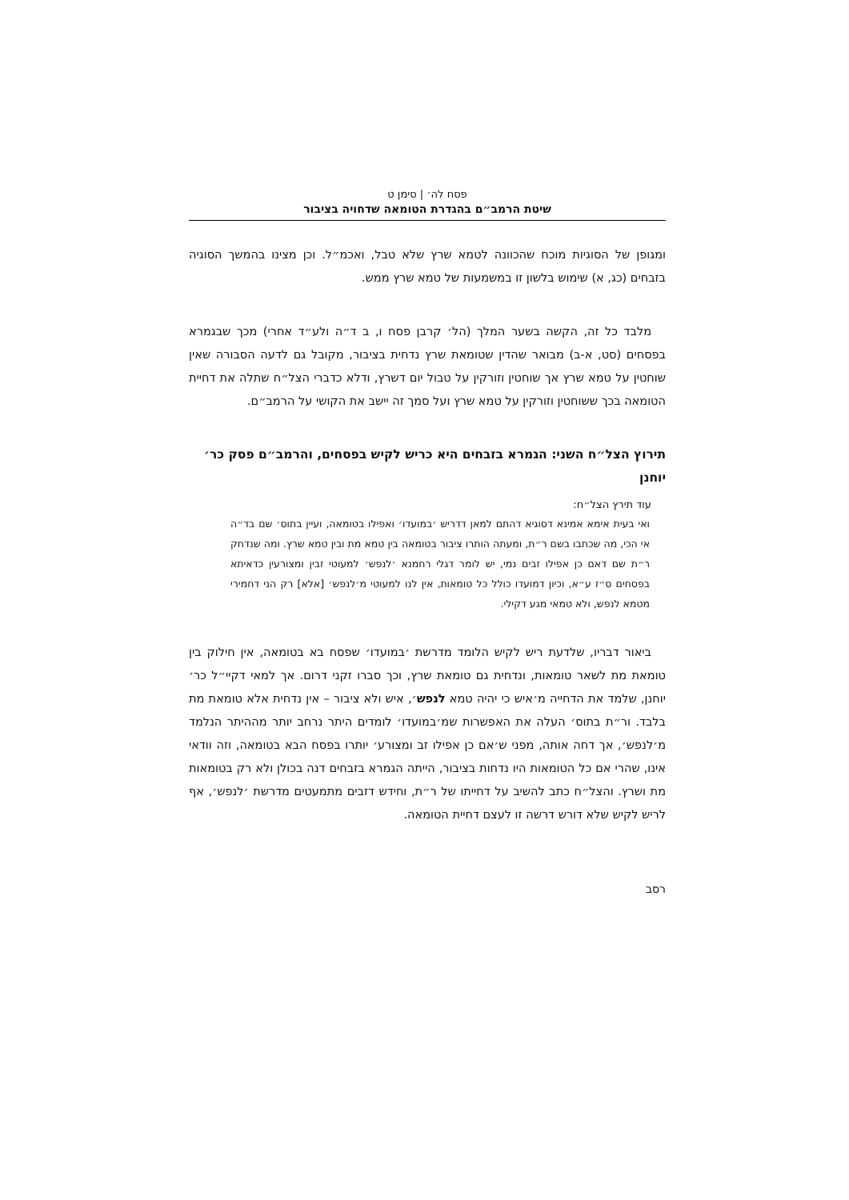פסח לה׳ | סימן ט
שיטת הרמב״ם בהגדרת הטומאה שדחויה בציבור
ומגופן של הסוגיות מוכח שהכוונה לטמא שרץ שלא טבל, ואכמ״ל. וכן מצינו בהמשך הסוגיה בזבחים (כג, א) שימוש בלשון זו במשמעות של טמא שרץ ממש.
מלבד כל זה, הקשה בשער המלך (הל׳ קרבן פסח ו, ב ד״ה ולע״ד אחרי) מכך שבגמרא בפסחים (סט, א-ב) מבואר שהדין שטומאת שרץ נדחית בציבור, מקובל גם לדעה הסבורה שאין שוחטין על טמא שרץ אך שוחטין וזורקין על טבול יום דשרץ, ודלא כדברי הצל״ח שתלה את דחיית הטומאה בכך ששוחטין וזורקין על טמא שרץ ועל סמך זה יישב את הקושי על הרמב״ם.
תירוץ הצל״ח השני: הגמרא בזבחים היא כריש לקיש בפסחים, והרמב״ם פסק כר׳ יוחנן
עוד תירץ הצל״ח:
ואי בעית אימא אמינא דסוגיא דהתם למאן דדריש ׳במועדו׳ ואפילו בטומאה, ועיין בתוס׳ שם בד״ה אי הכי, מה שכתבו בשם ר״ת, ומעתה הותרו ציבור בטומאה בין טמא מת ובין טמא שרץ. ומה שנדחק ר״ת שם דאם כן אפילו זבים נמי, יש לומר דגלי רחמנא ׳לנפש׳ למעוטי זבין ומצורעין כדאיתא בפסחים ס״ז ע״א, וכיון דמועדו כולל כל טומאות, אין לנו למעוטי מ׳לנפש׳ [אלא] רק הני דחמירי מטמא לנפש, ולא טמאי מגע דקילי.
ביאור דבריו, שלדעת ריש לקיש הלומד מדרשת ׳במועדו׳ שפסח בא בטומאה, אין חילוק בין טומאת מת לשאר טומאות, ונדחית גם טומאת שרץ, וכך סברו זקני דרום. אך למאי דקיי״ל כר׳ יוחנן, שלמד את הדחייה מ׳איש כי יהיה טמא לנפש׳, איש ולא ציבור – אין נדחית אלא טומאת מת בלבד. ור״ת בתוס׳ העלה את האפשרות שמ׳במועדו׳ לומדים היתר נרחב יותר מההיתר הנלמד מ׳לנפש׳, אך דחה אותה, מפני ש׳אם כן אפילו זב ומצורע׳ יותרו בפסח הבא בטומאה, וזה וודאי אינו, שהרי אם כל הטומאות היו נדחות בציבור, הייתה הגמרא בזבחים דנה בכולן ולא רק בטומאות מת ושרץ. והצל״ח כתב להשיב על דחייתו של ר״ת, וחידש דזבים מתמעטים מדרשת ׳לנפש׳, אף לריש לקיש שלא דורש דרשה זו לעצם דחיית הטומאה.
רסב